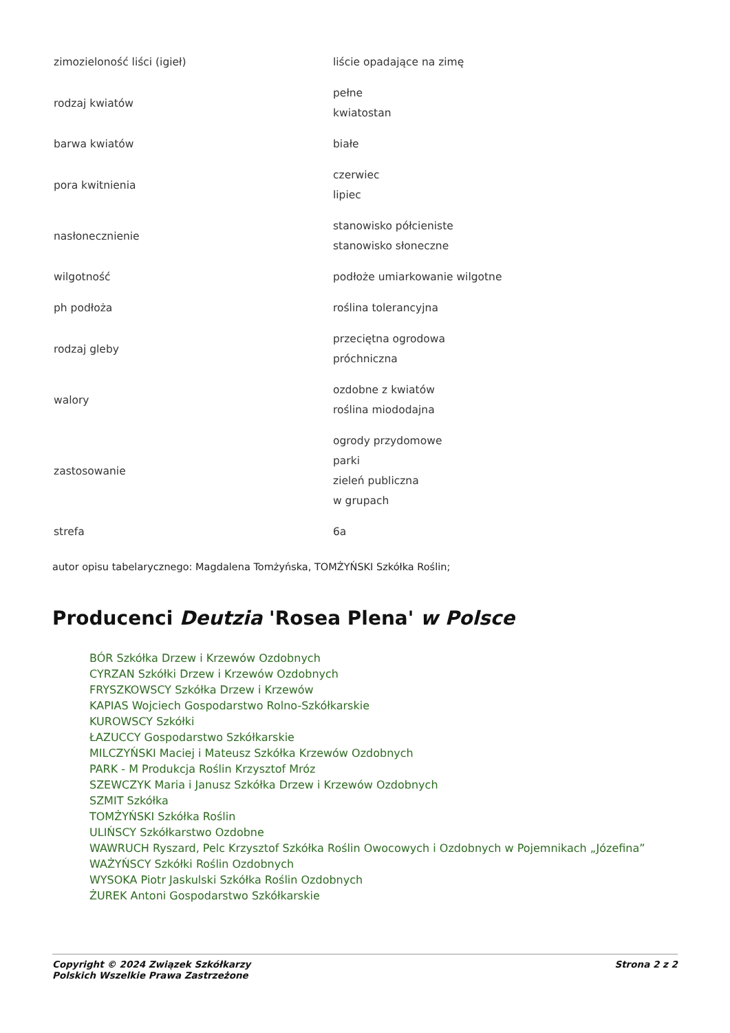| zimozieloność liści (igieł) | liście opadające na zimę |
| rodzaj kwiatów | pełne kwiatostan |
| barwa kwiatów | białe |
| pora kwitnienia | czerwiec lipiec |
| nasłonecznienie | stanowisko półcieniste stanowisko słoneczne |
| wilgotność | podłoże umiarkowanie wilgotne |
| ph podłoża | roślina tolerancyjna |
| rodzaj gleby | przeciętna ogrodowa próchniczna |
| walory | ozdobne z kwiatów roślina miododajna |
| zastosowanie | ogrody przydomowe parki zieleń publiczna w grupach |
| strefa | 6a |
autor opisu tabelarycznego: Magdalena Tomżyńska, TOMŻYŃSKI Szkółka Roślin;
Producenci Deutzia 'Rosea Plena' w Polsce
BÓR Szkółka Drzew i Krzewów Ozdobnych
CYRZAN Szkółki Drzew i Krzewów Ozdobnych
FRYSZKOWSCY Szkółka Drzew i Krzewów
KAPIAS Wojciech Gospodarstwo Rolno-Szkółkarskie
KUROWSCY Szkółki
ŁAZUCCY Gospodarstwo Szkółkarskie
MILCZYŃSKI Maciej i Mateusz Szkółka Krzewów Ozdobnych
PARK - M Produkcja Roślin Krzysztof Mróz
SZEWCZYK Maria i Janusz Szkółka Drzew i Krzewów Ozdobnych
SZMIT Szkółka
TOMŻYŃSKI Szkółka Roślin
ULIŃSCY Szkółkarstwo Ozdobne
WAWRUCH Ryszard, Pelc Krzysztof Szkółka Roślin Owocowych i Ozdobnych w Pojemnikach „Józefina”
WAŻYŃSCY Szkółki Roślin Ozdobnych
WYSOKA Piotr Jaskulski Szkółka Roślin Ozdobnych
ŻUREK Antoni Gospodarstwo Szkółkarskie
Copyright © 2024 Związek Szkółkarzy
Polskich Wszelkie Prawa Zastrzeżone
Strona 2 z 2